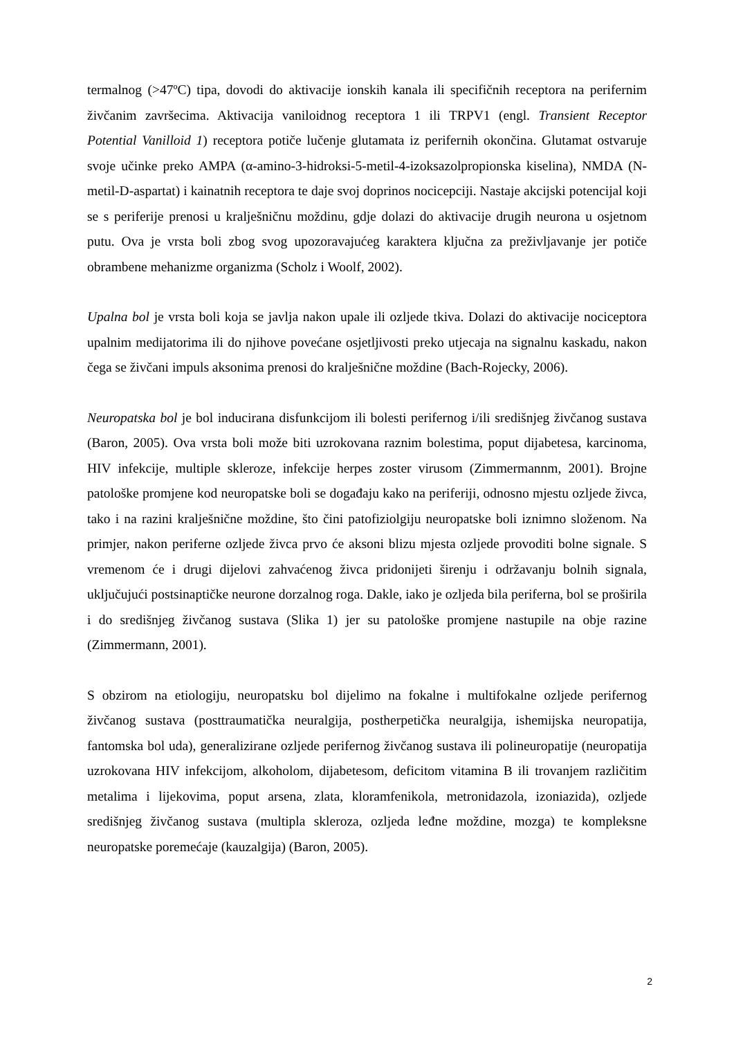termalnog (>47ºC) tipa, dovodi do aktivacije ionskih kanala ili specifičnih receptora na perifernim živčanim završecima. Aktivacija vaniloidnog receptora 1 ili TRPV1 (engl. Transient Receptor Potential Vanilloid 1) receptora potiče lučenje glutamata iz perifernih okončina. Glutamat ostvaruje svoje učinke preko AMPA (α-amino-3-hidroksi-5-metil-4-izoksazolpropionska kiselina), NMDA (N-metil-D-aspartat) i kainatnih receptora te daje svoj doprinos nocicepciji. Nastaje akcijski potencijal koji se s periferije prenosi u kralješničnu moždinu, gdje dolazi do aktivacije drugih neurona u osjetnom putu. Ova je vrsta boli zbog svog upozoravajućeg karaktera ključna za preživljavanje jer potiče obrambene mehanizme organizma (Scholz i Woolf, 2002).
Upalna bol je vrsta boli koja se javlja nakon upale ili ozljede tkiva. Dolazi do aktivacije nociceptora upalnim medijatorima ili do njihove povećane osjetljivosti preko utjecaja na signalnu kaskadu, nakon čega se živčani impuls aksonima prenosi do kralješnične moždine (Bach-Rojecky, 2006).
Neuropatska bol je bol inducirana disfunkcijom ili bolesti perifernog i/ili središnjeg živčanog sustava (Baron, 2005). Ova vrsta boli može biti uzrokovana raznim bolestima, poput dijabetesa, karcinoma, HIV infekcije, multiple skleroze, infekcije herpes zoster virusom (Zimmermannm, 2001). Brojne patološke promjene kod neuropatske boli se događaju kako na periferiji, odnosno mjestu ozljede živca, tako i na razini kralješnične moždine, što čini patofiziolgiju neuropatske boli iznimno složenom. Na primjer, nakon periferne ozljede živca prvo će aksoni blizu mjesta ozljede provoditi bolne signale. S vremenom će i drugi dijelovi zahvaćenog živca pridonijeti širenju i održavanju bolnih signala, uključujući postsinaptičke neurone dorzalnog roga. Dakle, iako je ozljeda bila periferna, bol se proširila i do središnjeg živčanog sustava (Slika 1) jer su patološke promjene nastupile na obje razine (Zimmermann, 2001).
S obzirom na etiologiju, neuropatsku bol dijelimo na fokalne i multifokalne ozljede perifernog živčanog sustava (posttraumatička neuralgija, postherpetička neuralgija, ishemijska neuropatija, fantomska bol uda), generalizirane ozljede perifernog živčanog sustava ili polineuropatije (neuropatija uzrokovana HIV infekcijom, alkoholom, dijabetesom, deficitom vitamina B ili trovanjem različitim metalima i lijekovima, poput arsena, zlata, kloramfenikola, metronidazola, izoniazida), ozljede središnjeg živčanog sustava (multipla skleroza, ozljeda leđne moždine, mozga) te kompleksne neuropatske poremećaje (kauzalgija) (Baron, 2005).
2